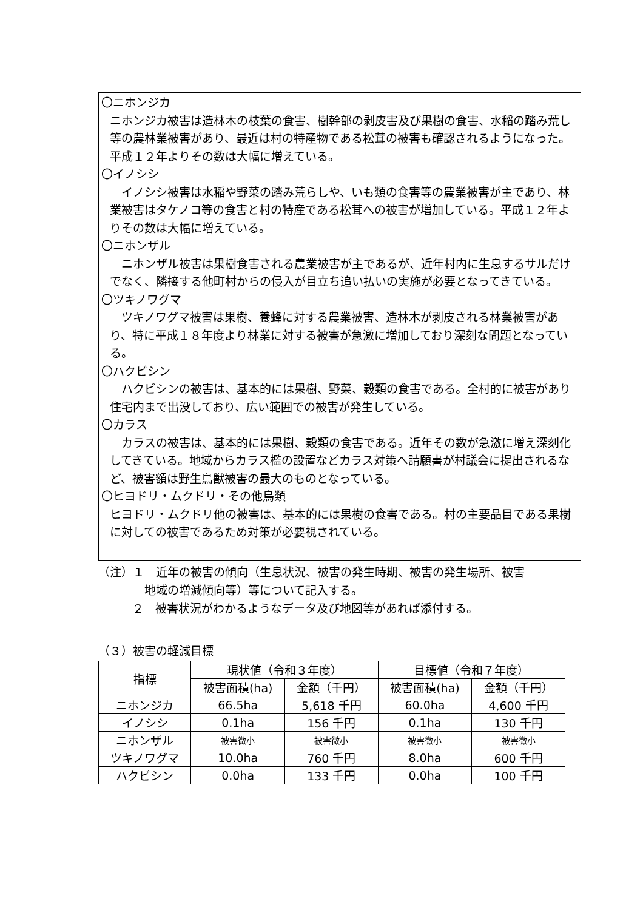〇ニホンジカ
ニホンジカ被害は造林木の枝葉の食害、樹幹部の剥皮害及び果樹の食害、水稲の踏み荒し等の農林業被害があり、最近は村の特産物である松茸の被害も確認されるようになった。平成１２年よりその数は大幅に増えている。
〇イノシシ
　イノシシ被害は水稲や野菜の踏み荒らしや、いも類の食害等の農業被害が主であり、林業被害はタケノコ等の食害と村の特産である松茸への被害が増加している。平成１２年よりその数は大幅に増えている。
〇ニホンザル
　ニホンザル被害は果樹食害される農業被害が主であるが、近年村内に生息するサルだけでなく、隣接する他町村からの侵入が目立ち追い払いの実施が必要となってきている。
〇ツキノワグマ
　ツキノワグマ被害は果樹、養蜂に対する農業被害、造林木が剥皮される林業被害があり、特に平成１８年度より林業に対する被害が急激に増加しており深刻な問題となっている。
〇ハクビシン
　ハクビシンの被害は、基本的には果樹、野菜、穀類の食害である。全村的に被害があり住宅内まで出没しており、広い範囲での被害が発生している。
〇カラス
　カラスの被害は、基本的には果樹、穀類の食害である。近年その数が急激に増え深刻化してきている。地域からカラス檻の設置などカラス対策へ請願書が村議会に提出されるなど、被害額は野生鳥獣被害の最大のものとなっている。
〇ヒヨドリ・ムクドリ・その他鳥類
ヒヨドリ・ムクドリ他の被害は、基本的には果樹の食害である。村の主要品目である果樹に対しての被害であるため対策が必要視されている。
（注）１　近年の被害の傾向（生息状況、被害の発生時期、被害の発生場所、被害
地域の増減傾向等）等について記入する。
２　被害状況がわかるようなデータ及び地図等があれば添付する。
（３）被害の軽減目標
| 指標 | 現状値（令和３年度） | | 目標値（令和７年度） | |
| --- | --- | --- | --- | --- |
| | 被害面積(ha) | 金額（千円） | 被害面積(ha) | 金額（千円） |
| ニホンジカ | 66.5ha | 5,618 千円 | 60.0ha | 4,600 千円 |
| イノシシ | 0.1ha | 156 千円 | 0.1ha | 130 千円 |
| ニホンザル | 被害微小 | 被害微小 | 被害微小 | 被害微小 |
| ツキノワグマ | 10.0ha | 760 千円 | 8.0ha | 600 千円 |
| ハクビシン | 0.0ha | 133 千円 | 0.0ha | 100 千円 |